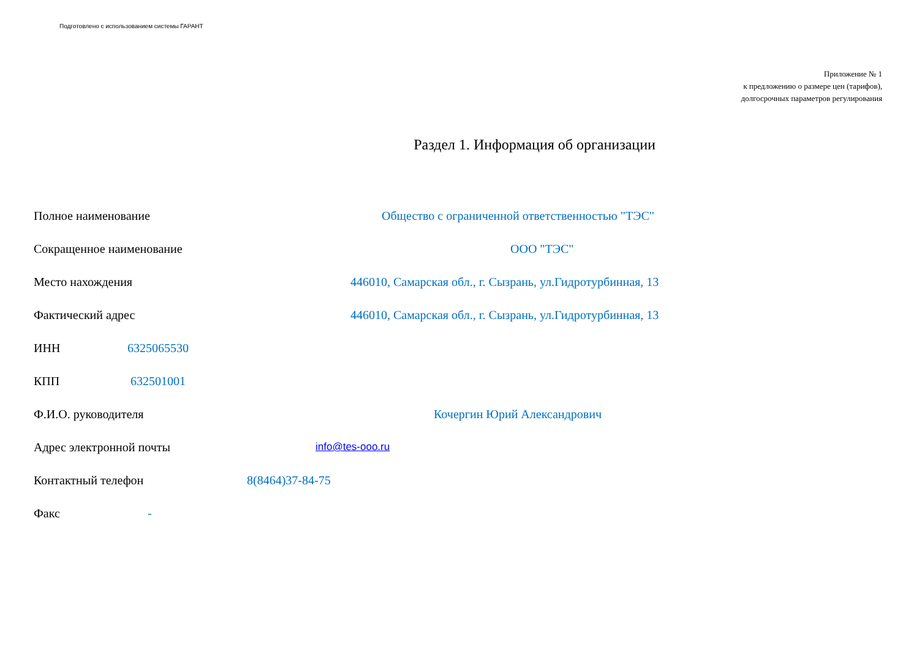Подготовлено с использованием системы ГАРАНТ
Приложение № 1
к предложению о размере цен (тарифов),
долгосрочных параметров регулирования
Раздел 1. Информация об организации
Полное наименование Общество с ограниченной ответственностью "ТЭС"
Сокращенное наименование ООО "ТЭС"
Место нахождения 446010, Самарская обл., г. Сызрань, ул.Гидротурбинная, 13
Фактический адрес 446010, Самарская обл., г. Сызрань, ул.Гидротурбинная, 13
ИНН 6325065530
КПП 632501001
Ф.И.О. руководителя Кочергин Юрий Александрович
Адрес электронной почты info@tes-ooo.ru
Контактный телефон 8(8464)37-84-75
Факс -